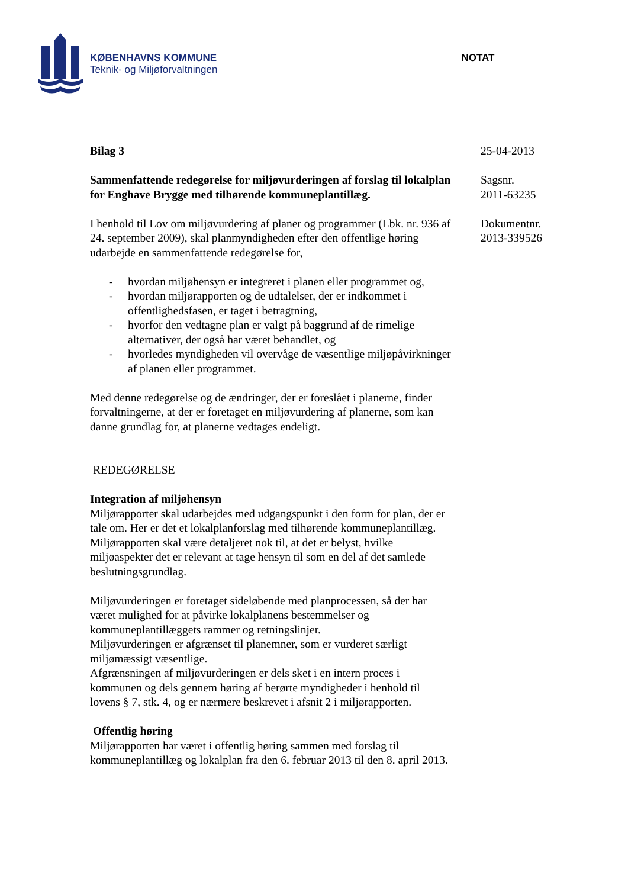KØBENHAVNS KOMMUNE
Teknik- og Miljøforvaltningen
NOTAT
Bilag 3
Sammenfattende redegørelse for miljøvurderingen af forslag til lokalplan for Enghave Brygge med tilhørende kommuneplantillæg.
I henhold til Lov om miljøvurdering af planer og programmer (Lbk. nr. 936 af 24. september 2009), skal planmyndigheden efter den offentlige høring udarbejde en sammenfattende redegørelse for,
- hvordan miljøhensyn er integreret i planen eller programmet og,
- hvordan miljørapporten og de udtalelser, der er indkommet i offentlighedsfasen, er taget i betragtning,
- hvorfor den vedtagne plan er valgt på baggrund af de rimelige alternativer, der også har været behandlet, og
- hvorledes myndigheden vil overvåge de væsentlige miljøpåvirkninger af planen eller programmet.
Med denne redegørelse og de ændringer, der er foreslået i planerne, finder forvaltningerne, at der er foretaget en miljøvurdering af planerne, som kan danne grundlag for, at planerne vedtages endeligt.
REDEGØRELSE
Integration af miljøhensyn
Miljørapporter skal udarbejdes med udgangspunkt i den form for plan, der er tale om. Her er det et lokalplanforslag med tilhørende kommuneplantillæg.
Miljørapporten skal være detaljeret nok til, at det er belyst, hvilke miljøaspekter det er relevant at tage hensyn til som en del af det samlede beslutningsgrundlag.
Miljøvurderingen er foretaget sideløbende med planprocessen, så der har været mulighed for at påvirke lokalplanens bestemmelser og kommuneplantillæggets rammer og retningslinjer.
Miljøvurderingen er afgrænset til planemner, som er vurderet særligt miljømæssigt væsentlige.
Afgrænsningen af miljøvurderingen er dels sket i en intern proces i kommunen og dels gennem høring af berørte myndigheder i henhold til lovens § 7, stk. 4, og er nærmere beskrevet i afsnit 2 i miljørapporten.
Offentlig høring
Miljørapporten har været i offentlig høring sammen med forslag til kommuneplantillæg og lokalplan fra den 6. februar 2013 til den 8. april 2013.
25-04-2013
Sagsnr.
2011-63235
Dokumentnr.
2013-339526